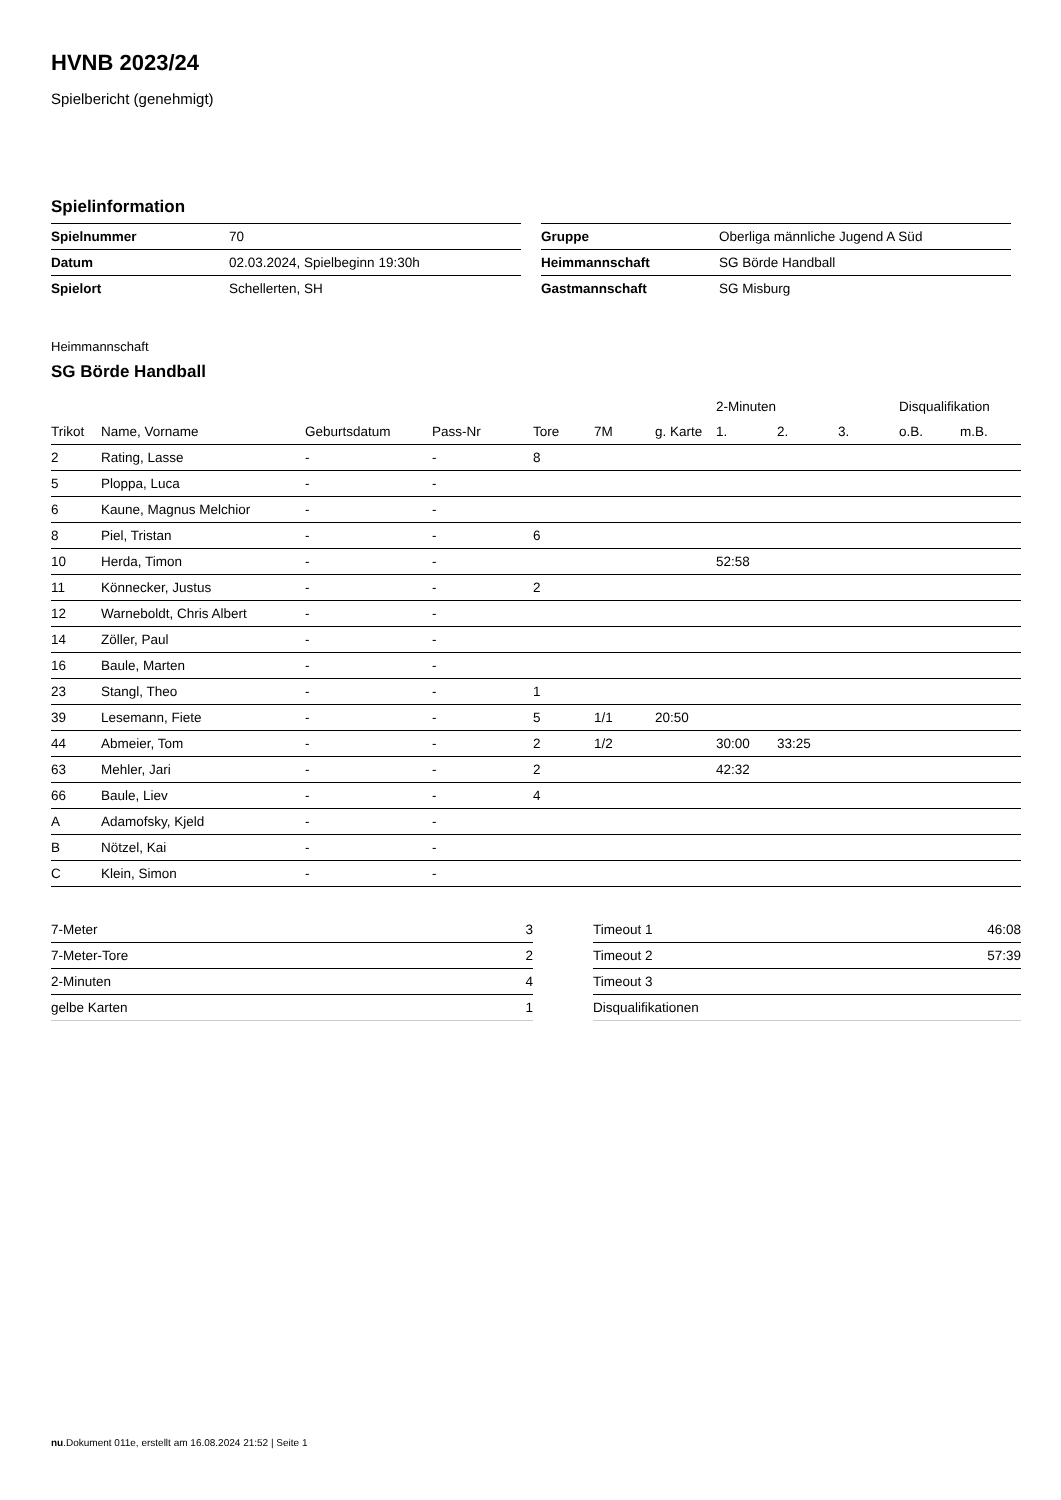HVNB 2023/24
Spielbericht (genehmigt)
Spielinformation
| Spielnummer | 70 |
| Datum | 02.03.2024, Spielbeginn 19:30h |
| Spielort | Schellerten, SH |
| Gruppe | Oberliga männliche Jugend A Süd |
| Heimmannschaft | SG Börde Handball |
| Gastmannschaft | SG Misburg |
Heimmannschaft
SG Börde Handball
| | | | | | | | 2-Minuten | | | Disqualifikation | |
| --- | --- | --- | --- | --- | --- | --- | --- | --- | --- | --- | --- |
| Trikot | Name, Vorname | Geburtsdatum | Pass-Nr | Tore | 7M | g. Karte | 1. | 2. | 3. | o.B. | m.B. |
| 2 | Rating, Lasse | - | - | 8 | | | | | | | |
| 5 | Ploppa, Luca | - | - | | | | | | | | |
| 6 | Kaune, Magnus Melchior | - | - | | | | | | | | |
| 8 | Piel, Tristan | - | - | 6 | | | | | | | |
| 10 | Herda, Timon | - | - | | | | 52:58 | | | | |
| 11 | Könnecker, Justus | - | - | 2 | | | | | | | |
| 12 | Warneboldt, Chris Albert | - | - | | | | | | | | |
| 14 | Zöller, Paul | - | - | | | | | | | | |
| 16 | Baule, Marten | - | - | | | | | | | | |
| 23 | Stangl, Theo | - | - | 1 | | | | | | | |
| 39 | Lesemann, Fiete | - | - | 5 | 1/1 | 20:50 | | | | | |
| 44 | Abmeier, Tom | - | - | 2 | 1/2 | | 30:00 | 33:25 | | | |
| 63 | Mehler, Jari | - | - | 2 | | | 42:32 | | | | |
| 66 | Baule, Liev | - | - | 4 | | | | | | | |
| A | Adamofsky, Kjeld | - | - | | | | | | | | |
| B | Nötzel, Kai | - | - | | | | | | | | |
| C | Klein, Simon | - | - | | | | | | | | |
| 7-Meter | 3 |
| 7-Meter-Tore | 2 |
| 2-Minuten | 4 |
| gelbe Karten | 1 |
| Timeout 1 | 46:08 |
| Timeout 2 | 57:39 |
| Timeout 3 | |
| Disqualifikationen | |
nu.Dokument 011e, erstellt am 16.08.2024 21:52 | Seite 1